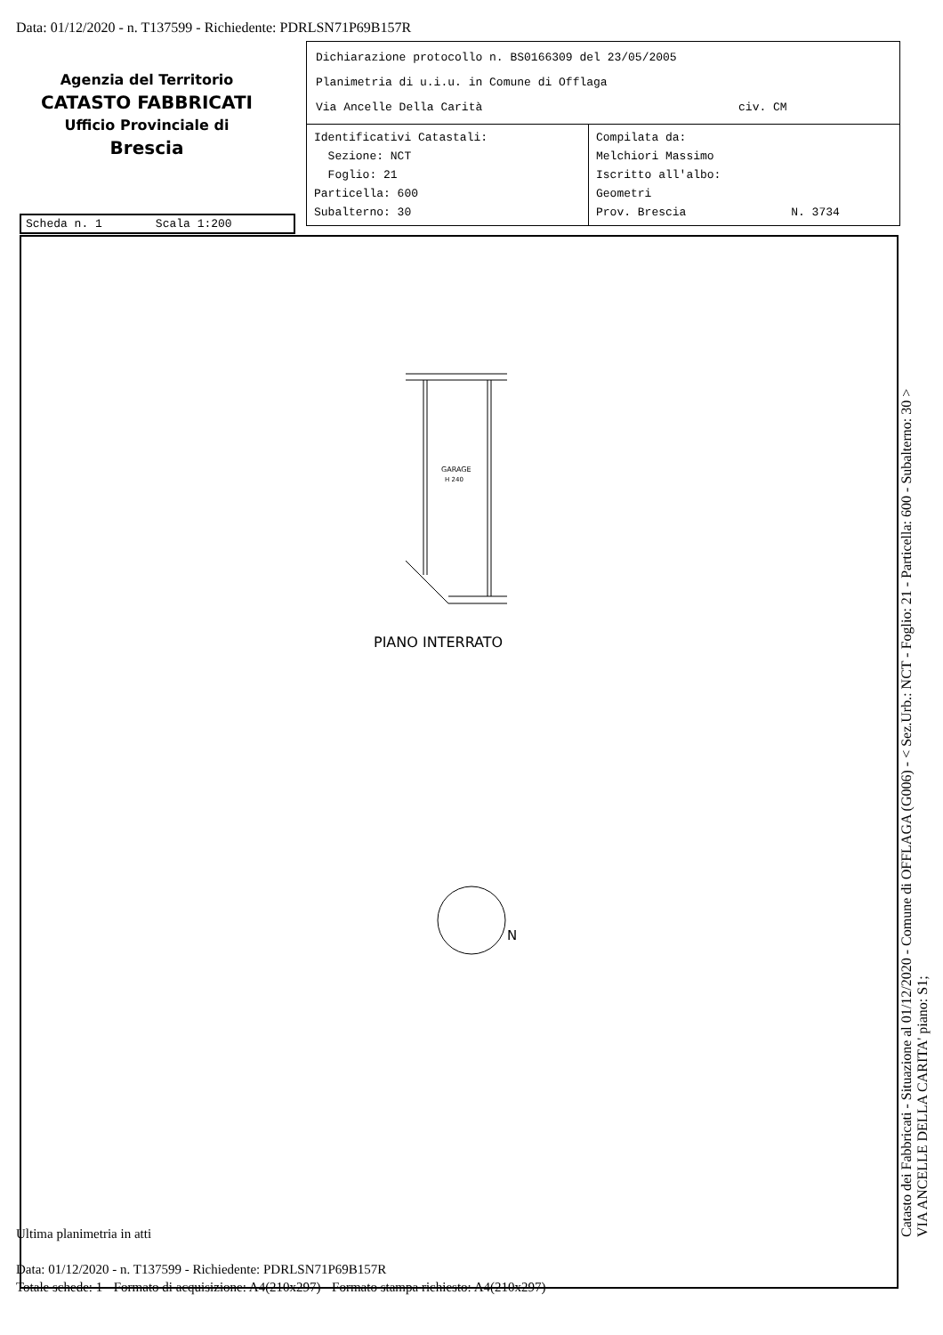Data: 01/12/2020 - n. T137599 - Richiedente: PDRLSN71P69B157R
Agenzia del Territorio
CATASTO FABBRICATI
Ufficio Provinciale di
Brescia
Dichiarazione protocollo n. BS0166309 del 23/05/2005
Planimetria di u.i.u. in Comune di Offlaga
Via Ancelle Della Carità civ. CM
| Identificativi Catastali: Sezione: NCT Foglio: 21 Particella: 600 Subalterno: 30 | Compilata da: Melchiori Massimo Iscritto all'albo: Geometri Prov. Brescia N. 3734 |
Scheda n. 1 Scala 1:200
GARAGE
H 240
PIANO INTERRATO
N
Ultima planimetria in atti
Data: 01/12/2020 - n. T137599 - Richiedente: PDRLSN71P69B157R
Totale schede: 1 - Formato di acquisizione: A4(210x297) - Formato stampa richiesto: A4(210x297)
Catasto dei Fabbricati - Situazione al 01/12/2020 - Comune di OFFLAGA (G006) - < Sez.Urb.: NCT - Foglio: 21 - Particella: 600 - Subalterno: 30 >
VIA ANCELLE DELLA CARITA' piano: S1;